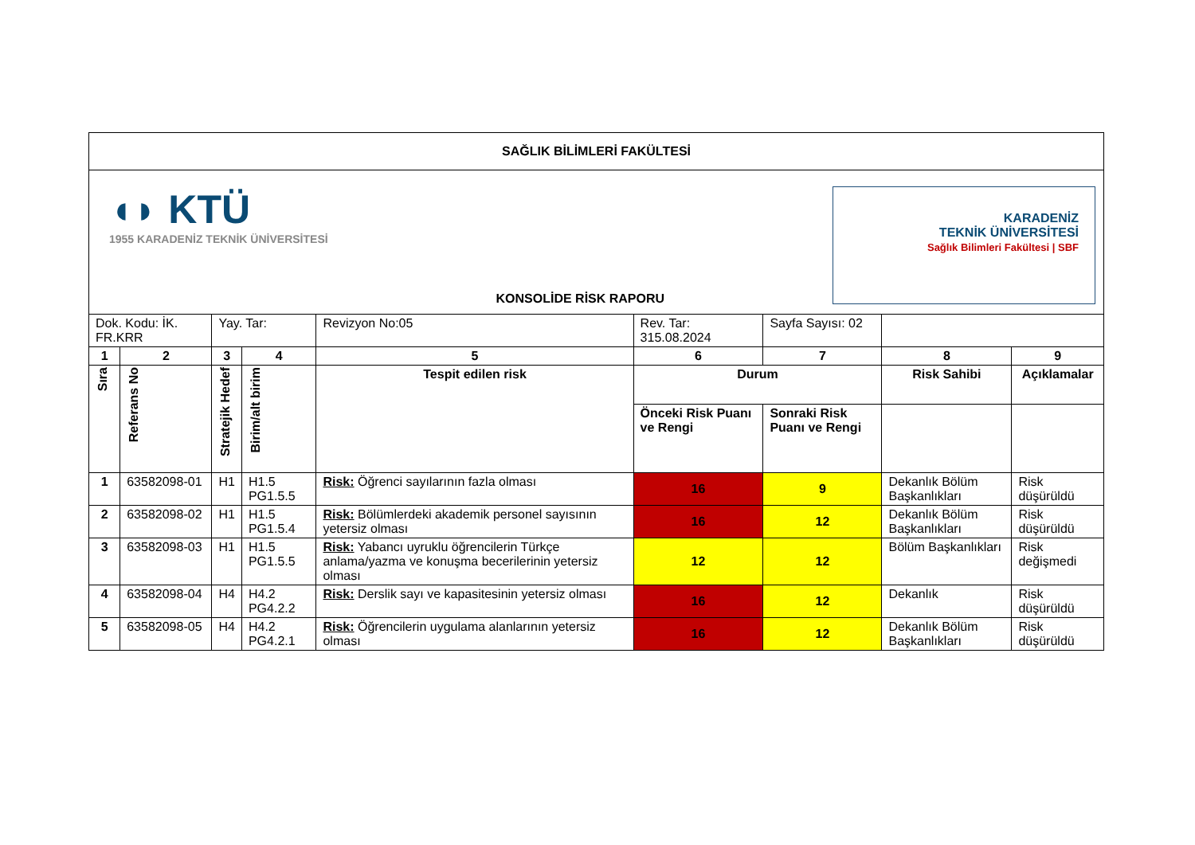| SAĞLIK BİLİMLERİ FAKÜLTESİ | | | | | | | | |
| ◖◗ KTÜ 1955 KARADENİZ TEKNİK ÜNİVERSİTESİ KONSOLİDE RİSK RAPORU KARADENİZ TEKNİK ÜNİVERSİTESİ Sağlık Bilimleri Fakültesi / SBF | | | | | | | | |
| Dok. Kodu: İK. FR.KRR | | Yay. Tar: | | Revizyon No:05 | Rev. Tar: 315.08.2024 | Sayfa Sayısı: 02 | | |
| 1 | 2 | 3 | 4 | 5 | 6 | 7 | 8 | 9 |
| Sıra | Referans No | Stratejik Hedef | Birim/alt birim | Tespit edilen risk | Durum | | Risk Sahibi | Açıklamalar |
| | | | | | Önceki Risk Puanı ve Rengi | Sonraki Risk Puanı ve Rengi | | |
| 1 | 63582098-01 | H1 | H1.5 PG1.5.5 | Risk: Öğrenci sayılarının fazla olması | 16 | 9 | Dekanlık Bölüm Başkanlıkları | Risk düşürüldü |
| 2 | 63582098-02 | H1 | H1.5 PG1.5.4 | Risk: Bölümlerdeki akademik personel sayısının yetersiz olması | 16 | 12 | Dekanlık Bölüm Başkanlıkları | Risk düşürüldü |
| 3 | 63582098-03 | H1 | H1.5 PG1.5.5 | Risk: Yabancı uyruklu öğrencilerin Türkçe anlama/yazma ve konuşma becerilerinin yetersiz olması | 12 | 12 | Bölüm Başkanlıkları | Risk değişmedi |
| 4 | 63582098-04 | H4 | H4.2 PG4.2.2 | Risk: Derslik sayı ve kapasitesinin yetersiz olması | 16 | 12 | Dekanlık | Risk düşürüldü |
| 5 | 63582098-05 | H4 | H4.2 PG4.2.1 | Risk: Öğrencilerin uygulama alanlarının yetersiz olması | 16 | 12 | Dekanlık Bölüm Başkanlıkları | Risk düşürüldü |